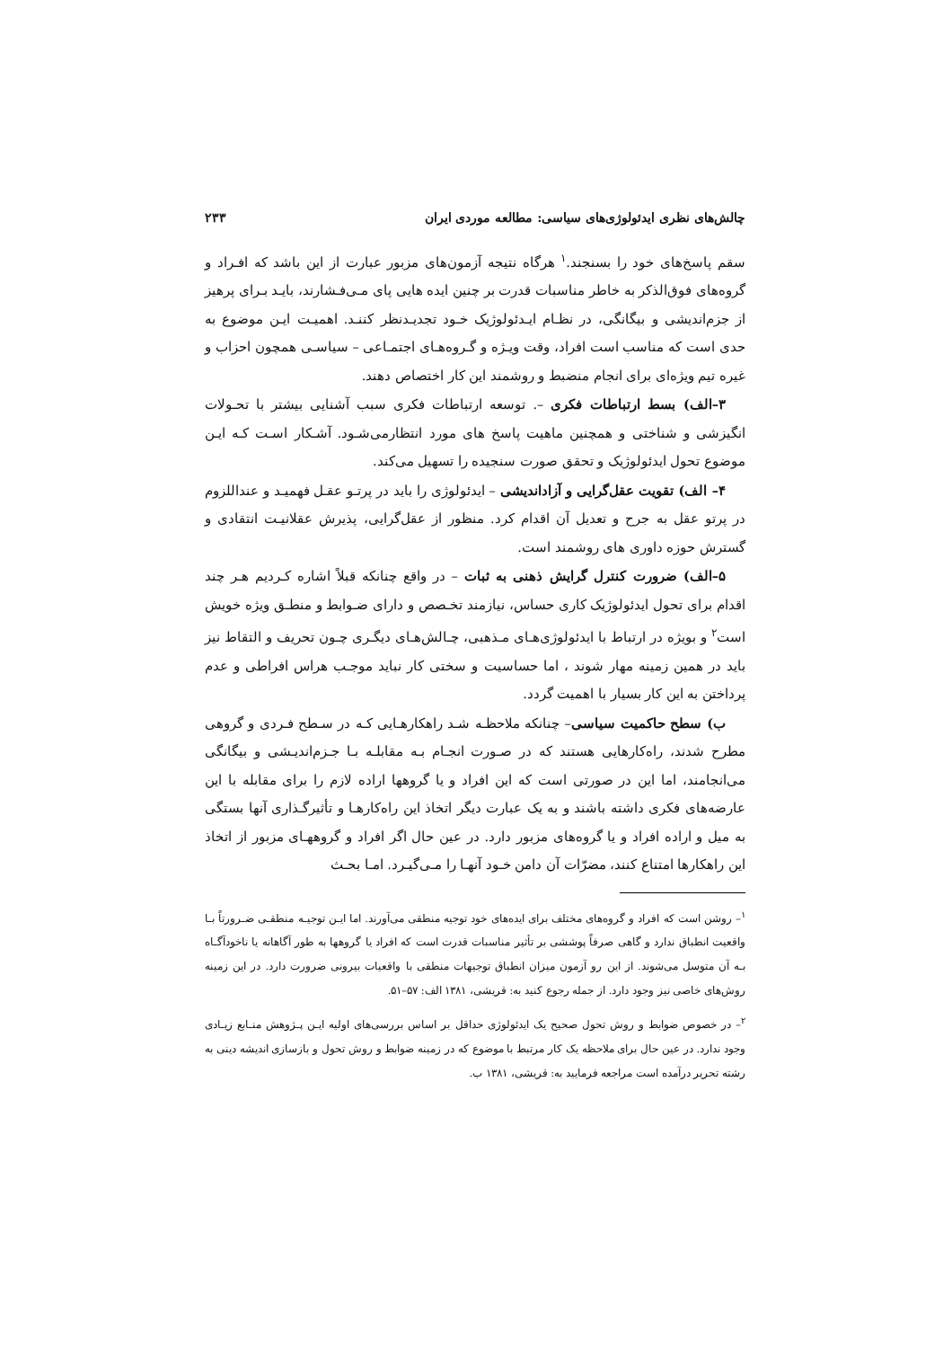چالش‌های نظری ایدئولوژی‌های سیاسی: مطالعه موردی ایران ۲۳۳
سقم پاسخ‌های خود را بسنجند.<sup>۱</sup> هرگاه نتیجه آزمون‌های مزبور عبارت از این باشد که افـراد و گروه‌های فوق‌الذکر به خاطر مناسبات قدرت بر چنین ایده هایی پای مـی‌فـشارند، بایـد بـرای پرهیز از جزم‌اندیشی و بیگانگی، در نظـام ایـدئولوژیک خـود تجدیـدنظر کننـد. اهمیـت ایـن موضوع به حدی است که مناسب است افراد، وقت ویـژه و گـروه‌هـای اجتمـاعی – سیاسـی همچون احزاب و غیره تیم ویژه‌ای برای انجام منضبط و روشمند این کار اختصاص دهند.
۳–الف) بسط ارتباطات فکری –. توسعه ارتباطات فکری سبب آشنایی بیشتر با تحـولات انگیزشی و شناختی و همچنین ماهیت پاسخ های مورد انتظارمی‌شـود. آشـکار اسـت کـه ایـن موضوع تحول ایدئولوژیک و تحقق صورت سنجیده را تسهیل می‌کند.
۴– الف) تقویت عقل‌گرایی و آزاداندیشی – ایدئولوژی را باید در پرتـو عقـل فهمیـد و عنداللزوم در پرتو عقل به جرح و تعدیل آن اقدام کرد. منظور از عقل‌گرایی، پذیرش عقلانیـت انتقادی و گسترش حوزه داوری های روشمند است.
۵–الف) ضرورت کنترل گرایش ذهنی به ثبات – در واقع چنانکه قبلاً اشاره کـردیم هـر چند اقدام برای تحول ایدئولوژیک کاری حساس، نیازمند تخـصص و دارای ضـوابط و منطـق ویژه خویش است<sup>۲</sup> و بویژه در ارتباط با ایدئولوژی‌هـای مـذهبی، چـالش‌هـای دیگـری چـون تحریف و التقاط نیز باید در همین زمینه مهار شوند ، اما حساسیت و سختی کار نباید موجـب هراس افراطی و عدم پرداختن به این کار بسیار با اهمیت گردد.
ب) سطح حاکمیت سیاسی– چنانکه ملاحظـه شـد راهکارهـایی کـه در سـطح فـردی و گروهی مطرح شدند، راه‌کارهایی هستند که در صـورت انجـام بـه مقابلـه بـا جـزم‌اندیـشی و بیگانگی می‌انجامند، اما این در صورتی است که این افراد و یا گروهها اراده لازم را برای مقابله با این عارضه‌های فکری داشته باشند و به یک عبارت دیگر اتخاذ این راه‌کارهـا و تأثیرگـذاری آنها بستگی به میل و اراده افراد و یا گروه‌های مزبور دارد. در عین حال اگر افراد و گروههـای مزبور از اتخاذ این راهکارها امتناع کنند، مضرّات آن دامن خـود آنهـا را مـی‌گیـرد. امـا بحـث
<sup>۱</sup>– روشن است که افراد و گروه‌های مختلف برای ایده‌های خود توجیه منطقی می‌آورند. اما ایـن توجیـه منطقـی ضـرورتاً بـا واقعیت انطباق ندارد و گاهی صرفاً پوششی بر تأثیر مناسبات قدرت است که افراد یا گروهها به طور آگاهانه یا ناخودآگـاه بـه آن متوسل می‌شوند. از این رو آزمون میزان انطباق توجیهات منطقی با واقعیات بیرونی ضرورت دارد. در این زمینه روش‌های خاصی نیز وجود دارد. از جمله رجوع کنید به: قریشی، ۱۳۸۱ الف: ۵۷–۵۱.
<sup>۲</sup>– در خصوص ضوابط و روش تحول صحیح یک ایدئولوژی حداقل بر اساس بررسی‌های اولیه ایـن پـژوهش منـابع زیـادی وجود ندارد. در عین حال برای ملاحظه یک کار مرتبط با موضوع که در زمینه ضوابط و روش تحول و بازسازی اندیشه دینی به رشته تحریر درآمده است مراجعه فرمایید به: قریشی، ۱۳۸۱ ب.